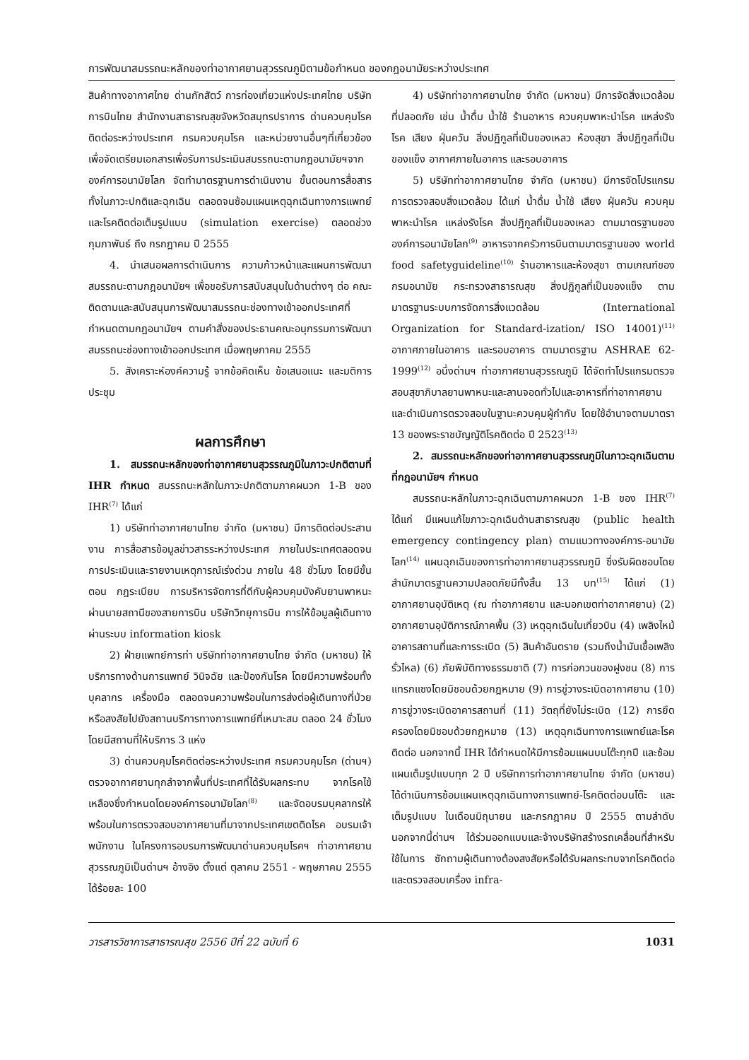การพัฒนาสมรรถนะหลักของท่าอากาศยานสุวรรณภูมิตามข้อกำหนด ของกฎอนามัยระหว่างประเทศ
สินค้าทางอากาศไทย ด่านกักสัตว์ การท่องเที่ยวแห่งประเทศไทย บริษัทการบินไทย สำนักงานสาธารณสุขจังหวัดสมุทรปราการ ด่านควบคุมโรคติดต่อระหว่างประเทศ กรมควบคุมโรค และหน่วยงานอื่นๆที่เกี่ยวข้อง เพื่อจัดเตรียมเอกสารเพื่อรับการประเมินสมรรถนะตามกฎอนามัยฯจากองค์การอนามัยโลก จัดทำมาตรฐานการดำเนินงาน ขั้นตอนการสื่อสารทั้งในภาวะปกติและฉุกเฉิน ตลอดจนซ้อมแผนเหตุฉุกเฉินทางการแพทย์และโรคติดต่อเต็มรูปแบบ (simulation exercise) ตลอดช่วงกุมภาพันธ์ ถึง กรกฎาคม ปี 2555
4. นำเสนอผลการดำเนินการ ความก้าวหน้าและแผนการพัฒนาสมรรถนะตามกฎอนามัยฯ เพื่อขอรับการสนับสนุนในด้านต่างๆ ต่อ คณะติดตามและสนับสนุนการพัฒนาสมรรถนะช่องทางเข้าออกประเทศที่กำหนดตามกฎอนามัยฯ ตามคำสั่งของประธานคณะอนุกรรมการพัฒนาสมรรถนะช่องทางเข้าออกประเทศ เมื่อพฤษภาคม 2555
5. สังเคราะห์องค์ความรู้ จากข้อคิดเห็น ข้อเสนอแนะ และมติการประชุม
ผลการศึกษา
1. สมรรถนะหลักของท่าอากาศยานสุวรรณภูมิในภาวะปกติตามที่ IHR กำหนด สมรรถนะหลักในภาวะปกติตามภาคผนวก 1-B ของ IHR<sup>(7)</sup> ได้แก่
1) บริษัทท่าอากาศยานไทย จำกัด (มหาชน) มีการติดต่อประสานงาน การสื่อสารข้อมูลข่าวสารระหว่างประเทศ ภายในประเทศตลอดจนการประเมินและรายงานเหตุการณ์เร่งด่วน ภายใน 48 ชั่วโมง โดยมีขั้นตอน กฎระเบียบ การบริหารจัดการที่ดีกับผู้ควบคุมบังคับยานพาหนะ ผ่านนายสถานีของสายการบิน บริษัทวิทยุการบิน การให้ข้อมูลผู้เดินทาง ผ่านระบบ information kiosk
2) ฝ่ายแพทย์การท่า บริษัทท่าอากาศยานไทย จำกัด (มหาชน) ให้บริการทางด้านการแพทย์ วินิจฉัย และป้องกันโรค โดยมีความพร้อมทั้งบุคลากร เครื่องมือ ตลอดจนความพร้อมในการส่งต่อผู้เดินทางที่ป่วยหรือสงสัยไปยังสถานบริการทางการแพทย์ที่เหมาะสม ตลอด 24 ชั่วโมง โดยมีสถานที่ให้บริการ 3 แห่ง
3) ด่านควบคุมโรคติดต่อระหว่างประเทศ กรมควบคุมโรค (ด่านฯ) ตรวจอากาศยานทุกลำจากพื้นที่ประเทศที่ได้รับผลกระทบ จากโรคไข้เหลืองซึ่งกำหนดโดยองค์การอนามัยโลก<sup>(8)</sup> และจัดอบรมบุคลากรให้พร้อมในการตรวจสอบอากาศยานที่มาจากประเทศเขตติดโรค อบรมเจ้าพนักงาน ในโครงการอบรมการพัฒนาด่านควบคุมโรคฯ ท่าอากาศยานสุวรรณภูมิเป็นด่านฯ อ้างอิง ตั้งแต่ ตุลาคม 2551 - พฤษภาคม 2555 ได้ร้อยละ 100
4) บริษัทท่าอากาศยานไทย จำกัด (มหาชน) มีการจัดสิ่งแวดล้อมที่ปลอดภัย เช่น น้ำดื่ม น้ำใช้ ร้านอาหาร ควบคุมพาหะนำโรค แหล่งรังโรค เสียง ฝุ่นควัน สิ่งปฏิกูลที่เป็นของเหลว ห้องสุขา สิ่งปฏิกูลที่เป็นของแข็ง อากาศภายในอาคาร และรอบอาคาร
5) บริษัทท่าอากาศยานไทย จำกัด (มหาชน) มีการจัดโปรแกรมการตรวจสอบสิ่งแวดล้อม ได้แก่ น้ำดื่ม น้ำใช้ เสียง ฝุ่นควัน ควบคุมพาหะนำโรค แหล่งรังโรค สิ่งปฏิกูลที่เป็นของเหลว ตามมาตรฐานขององค์การอนามัยโลก<sup>(9)</sup> อาหารจากครัวการบินตามมาตรฐานของ world food safetyguideline<sup>(10)</sup> ร้านอาหารและห้องสุขา ตามเกณฑ์ของกรมอนามัย กระทรวงสาธารณสุข สิ่งปฏิกูลที่เป็นของแข็ง ตามมาตรฐานระบบการจัดการสิ่งแวดล้อม (International Organization for Standard-ization/ ISO 14001)<sup>(11)</sup> อากาศภายในอาคาร และรอบอาคาร ตามมาตรฐาน ASHRAE 62-1999<sup>(12)</sup> อนึ่งด่านฯ ท่าอากาศยานสุวรรณภูมิ ได้จัดทำโปรแกรมตรวจสอบสุขาภิบาลยานพาหนะและลานจอดทั่วไปและอาหารที่ท่าอากาศยาน และดำเนินการตรวจสอบในฐานะควบคุมผู้กำกับ โดยใช้อำนาจตามมาตรา 13 ของพระราชบัญญัติโรคติดต่อ ปี 2523<sup>(13)</sup>
2. สมรรถนะหลักของท่าอากาศยานสุวรรณภูมิในภาวะฉุกเฉินตามที่กฎอนามัยฯ กำหนด
สมรรถนะหลักในภาวะฉุกเฉินตามภาคผนวก 1-B ของ IHR<sup>(7)</sup> ได้แก่ มีแผนแก้ไขภาวะฉุกเฉินด้านสาธารณสุข (public health emergency contingency plan) ตามแนวทางองค์การ-อนามัยโลก<sup>(14)</sup> แผนฉุกเฉินของการท่าอากาศยานสุวรรณภูมิ ซึ่งรับผิดชอบโดย สำนักมาตรฐานความปลอดภัยมีทั้งสิ้น 13 บท<sup>(15)</sup> ได้แก่ (1) อากาศยานอุบัติเหตุ (ณ ท่าอากาศยาน และนอกเขตท่าอากาศยาน) (2) อากาศยานอุบัติการณ์ภาคพื้น (3) เหตุฉุกเฉินในเที่ยวบิน (4) เพลิงไหม้อาคารสถานที่และการระเบิด (5) สินค้าอันตราย (รวมถึงน้ำมันเชื้อเพลิงรั่วไหล) (6) ภัยพิบัติทางธรรมชาติ (7) การก่อกวนของฝูงชน (8) การแทรกแซงโดยมิชอบด้วยกฎหมาย (9) การขู่วางระเบิดอากาศยาน (10) การขู่วางระเบิดอาคารสถานที่ (11) วัตถุที่ยังไม่ระเบิด (12) การยึดครองโดยมิชอบด้วยกฎหมาย (13) เหตุฉุกเฉินทางการแพทย์และโรคติดต่อ นอกจากนี้ IHR ได้กำหนดให้มีการซ้อมแผนบนโต๊ะทุกปี และซ้อมแผนเต็มรูปแบบทุก 2 ปี บริษัทการท่าอากาศยานไทย จำกัด (มหาชน) ได้ดำเนินการซ้อมแผนเหตุฉุกเฉินทางการแพทย์-โรคติดต่อบนโต๊ะ และเต็มรูปแบบ ในเดือนมิถุนายน และกรกฎาคม ปี 2555 ตามลำดับ นอกจากนี้ด่านฯ ได้ร่วมออกแบบและจ้างบริษัทสร้างรถเคลื่อนที่สำหรับใช้ในการ ซักถามผู้เดินทางต้องสงสัยหรือได้รับผลกระทบจากโรคติดต่อและตรวจสอบเครื่อง infra-
วารสารวิชาการสาธารณสุข 2556 ปีที่ 22 ฉบับที่ 6 1031